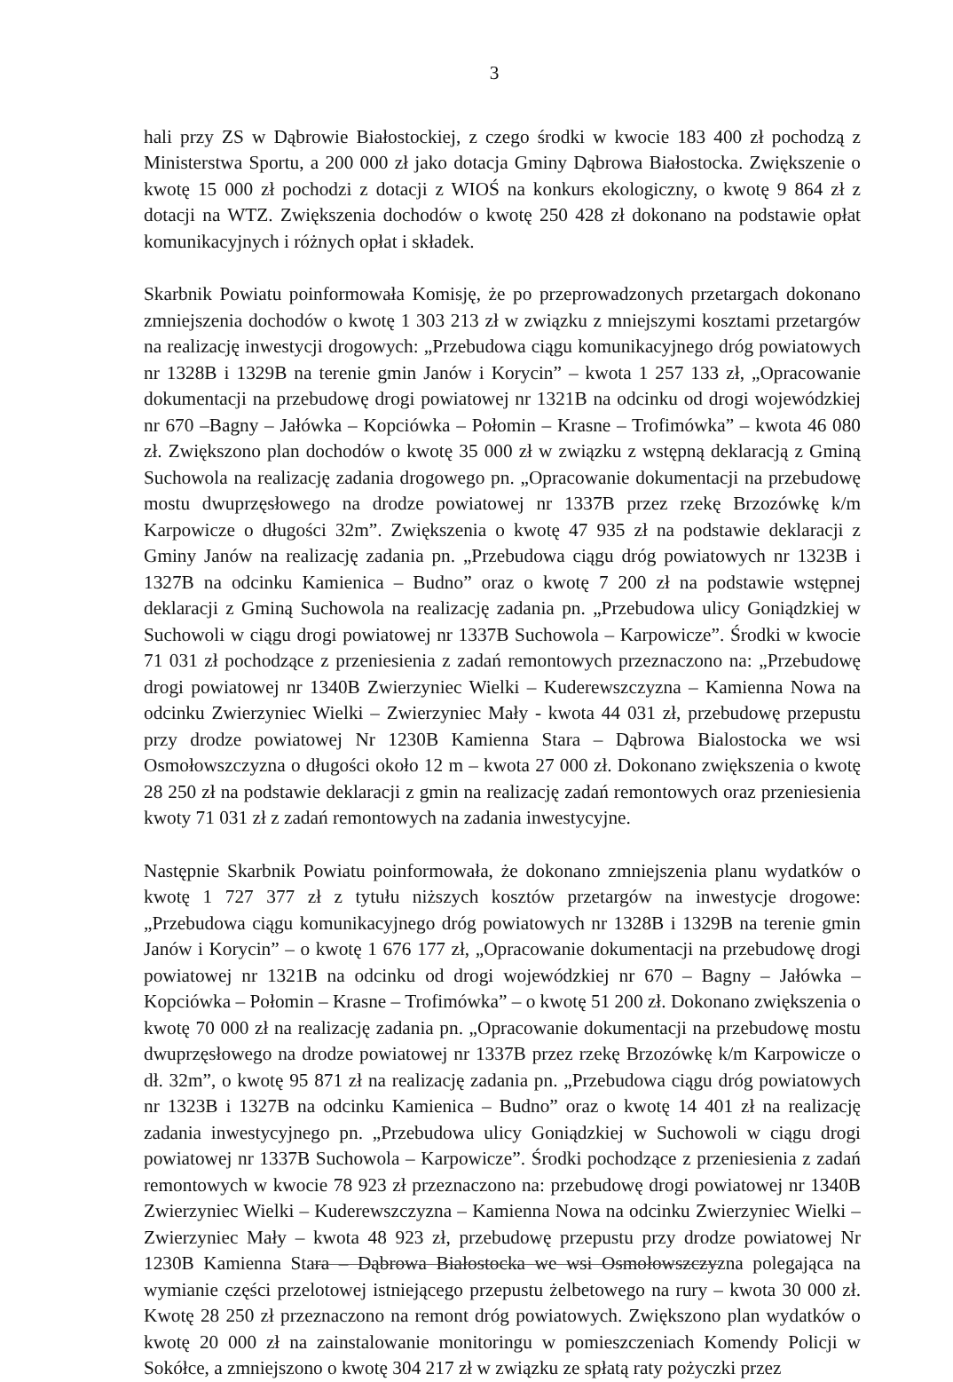3
hali przy ZS w Dąbrowie Białostockiej, z czego środki w kwocie 183 400 zł pochodzą z Ministerstwa Sportu, a 200 000 zł jako dotacja Gminy Dąbrowa Białostocka. Zwiększenie o kwotę 15 000 zł pochodzi z dotacji z WIOŚ na konkurs ekologiczny, o kwotę 9 864 zł z dotacji na WTZ. Zwiększenia dochodów o kwotę 250 428 zł dokonano na podstawie opłat komunikacyjnych i różnych opłat i składek.
Skarbnik Powiatu poinformowała Komisję, że po przeprowadzonych przetargach dokonano zmniejszenia dochodów o kwotę 1 303 213 zł w związku z mniejszymi kosztami przetargów na realizację inwestycji drogowych: „Przebudowa ciągu komunikacyjnego dróg powiatowych nr 1328B i 1329B na terenie gmin Janów i Korycin” – kwota 1 257 133 zł, „Opracowanie dokumentacji na przebudowę drogi powiatowej nr 1321B na odcinku od drogi wojewódzkiej nr 670 –Bagny – Jałówka – Kopciówka – Połomin – Krasne – Trofimówka” – kwota 46 080 zł. Zwiększono plan dochodów o kwotę 35 000 zł w związku z wstępną deklaracją z Gminą Suchowola na realizację zadania drogowego pn. „Opracowanie dokumentacji na przebudowę mostu dwuprzęsłowego na drodze powiatowej nr 1337B przez rzekę Brzozówkę k/m Karpowicze o długości 32m”. Zwiększenia o kwotę 47 935 zł na podstawie deklaracji z Gminy Janów na realizację zadania pn. „Przebudowa ciągu dróg powiatowych nr 1323B i 1327B na odcinku Kamienica – Budno” oraz o kwotę 7 200 zł na podstawie wstępnej deklaracji z Gminą Suchowola na realizację zadania pn. „Przebudowa ulicy Goniądzkiej w Suchowoli w ciągu drogi powiatowej nr 1337B Suchowola – Karpowicze”. Środki w kwocie 71 031 zł pochodzące z przeniesienia z zadań remontowych przeznaczono na: „Przebudowę drogi powiatowej nr 1340B Zwierzyniec Wielki – Kuderewszczyzna – Kamienna Nowa na odcinku Zwierzyniec Wielki – Zwierzyniec Mały - kwota 44 031 zł, przebudowę przepustu przy drodze powiatowej Nr 1230B Kamienna Stara – Dąbrowa Bialostocka we wsi Osmołowszczyzna o długości około 12 m – kwota 27 000 zł. Dokonano zwiększenia o kwotę 28 250 zł na podstawie deklaracji z gmin na realizację zadań remontowych oraz przeniesienia kwoty 71 031 zł z zadań remontowych na zadania inwestycyjne.
Następnie Skarbnik Powiatu poinformowała, że dokonano zmniejszenia planu wydatków o kwotę 1 727 377 zł z tytułu niższych kosztów przetargów na inwestycje drogowe: „Przebudowa ciągu komunikacyjnego dróg powiatowych nr 1328B i 1329B na terenie gmin Janów i Korycin” – o kwotę 1 676 177 zł, „Opracowanie dokumentacji na przebudowę drogi powiatowej nr 1321B na odcinku od drogi wojewódzkiej nr 670 – Bagny – Jałówka – Kopciówka – Połomin – Krasne – Trofimówka” – o kwotę 51 200 zł. Dokonano zwiększenia o kwotę 70 000 zł na realizację zadania pn. „Opracowanie dokumentacji na przebudowę mostu dwuprzęsłowego na drodze powiatowej nr 1337B przez rzekę Brzozówkę k/m Karpowicze o dł. 32m”, o kwotę 95 871 zł na realizację zadania pn. „Przebudowa ciągu dróg powiatowych nr 1323B i 1327B na odcinku Kamienica – Budno” oraz o kwotę 14 401 zł na realizację zadania inwestycyjnego pn. „Przebudowa ulicy Goniądzkiej w Suchowoli w ciągu drogi powiatowej nr 1337B Suchowola – Karpowicze”. Środki pochodzące z przeniesienia z zadań remontowych w kwocie 78 923 zł przeznaczono na: przebudowę drogi powiatowej nr 1340B Zwierzyniec Wielki – Kuderewszczyzna – Kamienna Nowa na odcinku Zwierzyniec Wielki – Zwierzyniec Mały – kwota 48 923 zł, przebudowę przepustu przy drodze powiatowej Nr 1230B Kamienna Stara – Dąbrowa Białostocka we wsi Osmołowszczyzna polegająca na wymianie części przelotowej istniejącego przepustu żelbetowego na rury – kwota 30 000 zł. Kwotę 28 250 zł przeznaczono na remont dróg powiatowych. Zwiększono plan wydatków o kwotę 20 000 zł na zainstalowanie monitoringu w pomieszczeniach Komendy Policji w Sokółce, a zmniejszono o kwotę 304 217 zł w związku ze spłatą raty pożyczki przez